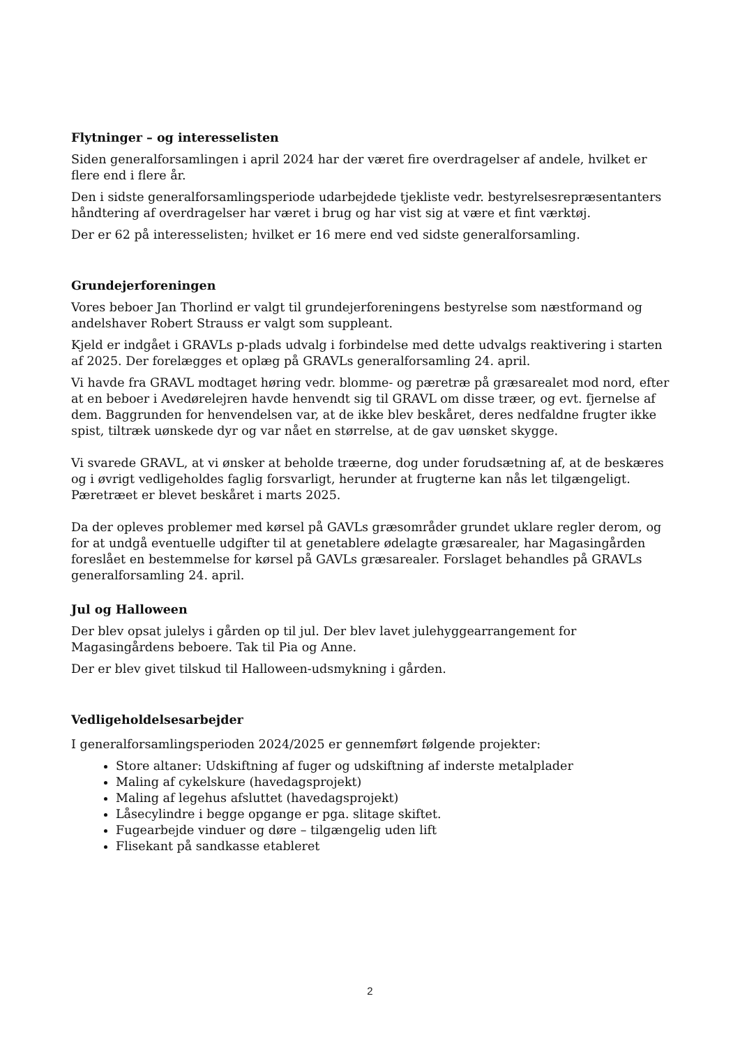Flytninger – og interesselisten
Siden generalforsamlingen i april 2024 har der været fire overdragelser af andele, hvilket er flere end i flere år.
Den i sidste generalforsamlingsperiode udarbejdede tjekliste vedr. bestyrelsesrepræsentanters håndtering af overdragelser har været i brug og har vist sig at være et fint værktøj.
Der er 62 på interesselisten; hvilket er 16 mere end ved sidste generalforsamling.
Grundejerforeningen
Vores beboer Jan Thorlind er valgt til grundejerforeningens bestyrelse som næstformand og andelshaver Robert Strauss er valgt som suppleant.
Kjeld er indgået i GRAVLs p-plads udvalg i forbindelse med dette udvalgs reaktivering i starten af 2025. Der forelægges et oplæg på GRAVLs generalforsamling 24. april.
Vi havde fra GRAVL modtaget høring vedr. blomme- og pæretræ på græsarealet mod nord, efter at en beboer i Avedørelejren havde henvendt sig til GRAVL om disse træer, og evt. fjernelse af dem. Baggrunden for henvendelsen var, at de ikke blev beskåret, deres nedfaldne frugter ikke spist, tiltræk uønskede dyr og var nået en størrelse, at de gav uønsket skygge.
Vi svarede GRAVL, at vi ønsker at beholde træerne, dog under forudsætning af, at de beskæres og i øvrigt vedligeholdes faglig forsvarligt, herunder at frugterne kan nås let tilgængeligt. Pæretræet er blevet beskåret i marts 2025.
Da der opleves problemer med kørsel på GAVLs græsområder grundet uklare regler derom, og for at undgå eventuelle udgifter til at genetablere ødelagte græsarealer, har Magasingården foreslået en bestemmelse for kørsel på GAVLs græsarealer. Forslaget behandles på GRAVLs generalforsamling 24. april.
Jul og Halloween
Der blev opsat julelys i gården op til jul. Der blev lavet julehyggearrangement for Magasingårdens beboere. Tak til Pia og Anne.
Der er blev givet tilskud til Halloween-udsmykning i gården.
Vedligeholdelsesarbejder
I generalforsamlingsperioden 2024/2025 er gennemført følgende projekter:
Store altaner: Udskiftning af fuger og udskiftning af inderste metalplader
Maling af cykelskure (havedagsprojekt)
Maling af legehus afsluttet (havedagsprojekt)
Låsecylindre i begge opgange er pga. slitage skiftet.
Fugearbejde vinduer og døre – tilgængelig uden lift
Flisekant på sandkasse etableret
2